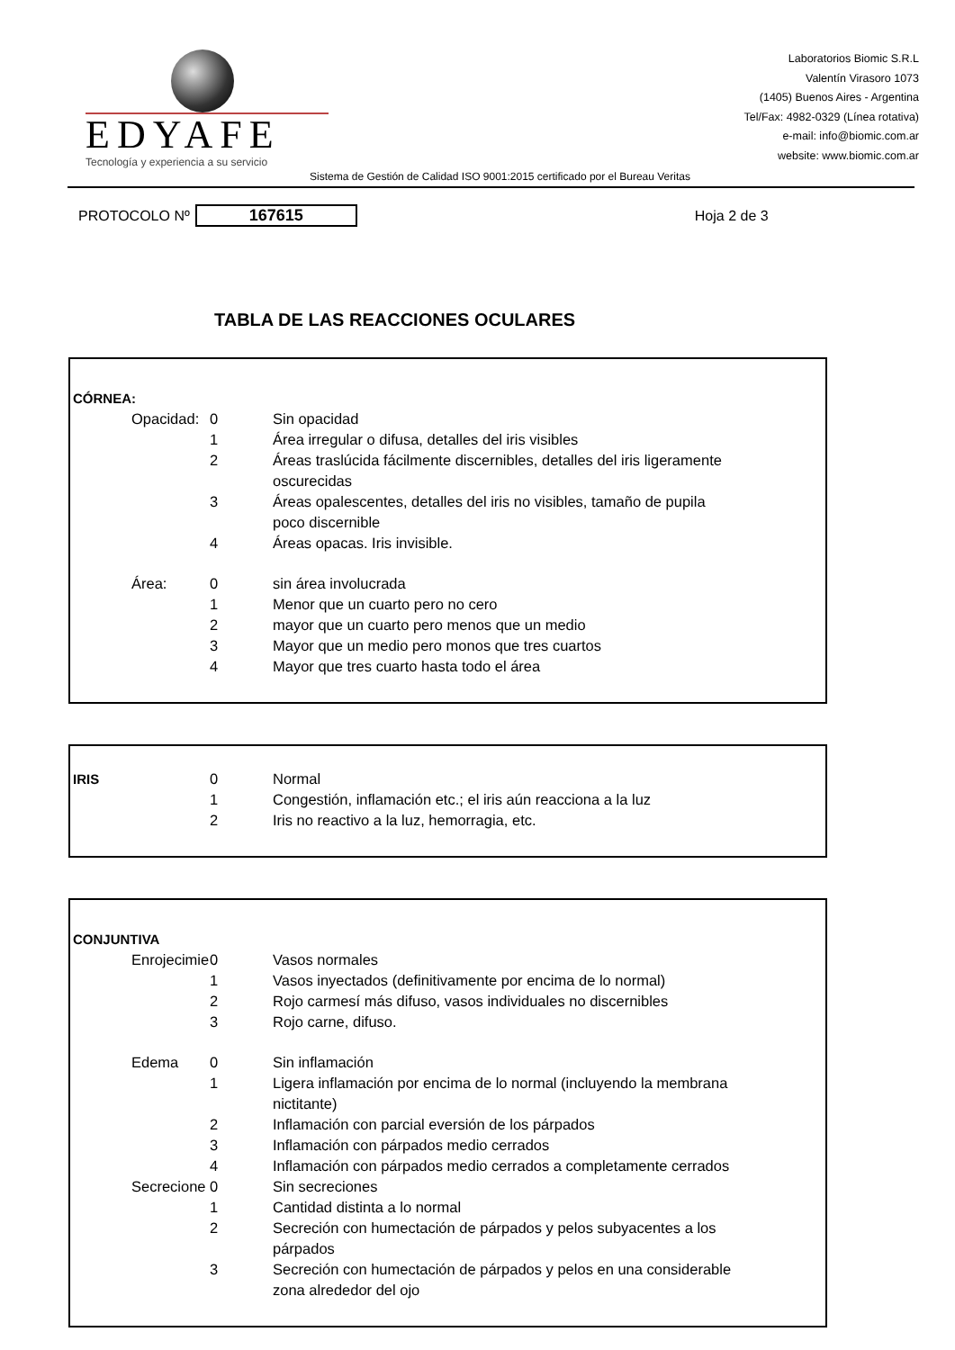EDYAFE
Tecnología y experiencia a su servicio
Laboratorios Biomic S.R.L
Valentín Virasoro 1073
(1405) Buenos Aires - Argentina
Tel/Fax: 4982-0329 (Línea rotativa)
e-mail: info@biomic.com.ar
website: www.biomic.com.ar
Sistema de Gestión de Calidad ISO 9001:2015 certificado por el Bureau Veritas
PROTOCOLO Nº 167615 Hoja 2 de 3
TABLA DE LAS REACCIONES OCULARES
| CÓRNEA: | | |
| Opacidad: | 0 | Sin opacidad |
| | 1 | Área irregular o difusa, detalles del iris visibles |
| | 2 | Áreas traslúcida fácilmente discernibles, detalles del iris ligeramente oscurecidas |
| | 3 | Áreas opalescentes, detalles del iris no visibles, tamaño de pupila poco discernible |
| | 4 | Áreas opacas. Iris invisible. |
| Área: | 0 | sin área involucrada |
| | 1 | Menor que un cuarto pero no cero |
| | 2 | mayor que un cuarto pero menos que un medio |
| | 3 | Mayor que un medio pero monos que tres cuartos |
| | 4 | Mayor que tres cuarto hasta todo el área |
| IRIS | 0 | Normal |
| | 1 | Congestión, inflamación etc.; el iris aún reacciona a la luz |
| | 2 | Iris no reactivo a la luz, hemorragia, etc. |
| CONJUNTIVA | | |
| Enrojecimie | 0 | Vasos normales |
| | 1 | Vasos inyectados (definitivamente por encima de lo normal) |
| | 2 | Rojo carmesí más difuso, vasos individuales no discernibles |
| | 3 | Rojo carne, difuso. |
| Edema | 0 | Sin inflamación |
| | 1 | Ligera inflamación por encima de lo normal (incluyendo la membrana nictitante) |
| | 2 | Inflamación con parcial eversión de los párpados |
| | 3 | Inflamación con párpados medio cerrados |
| | 4 | Inflamación con párpados medio cerrados a completamente cerrados |
| Secrecione | 0 | Sin secreciones |
| | 1 | Cantidad distinta a lo normal |
| | 2 | Secreción con humectación de párpados y pelos subyacentes a los párpados |
| | 3 | Secreción con humectación de párpados y pelos en una considerable zona alrededor del ojo |